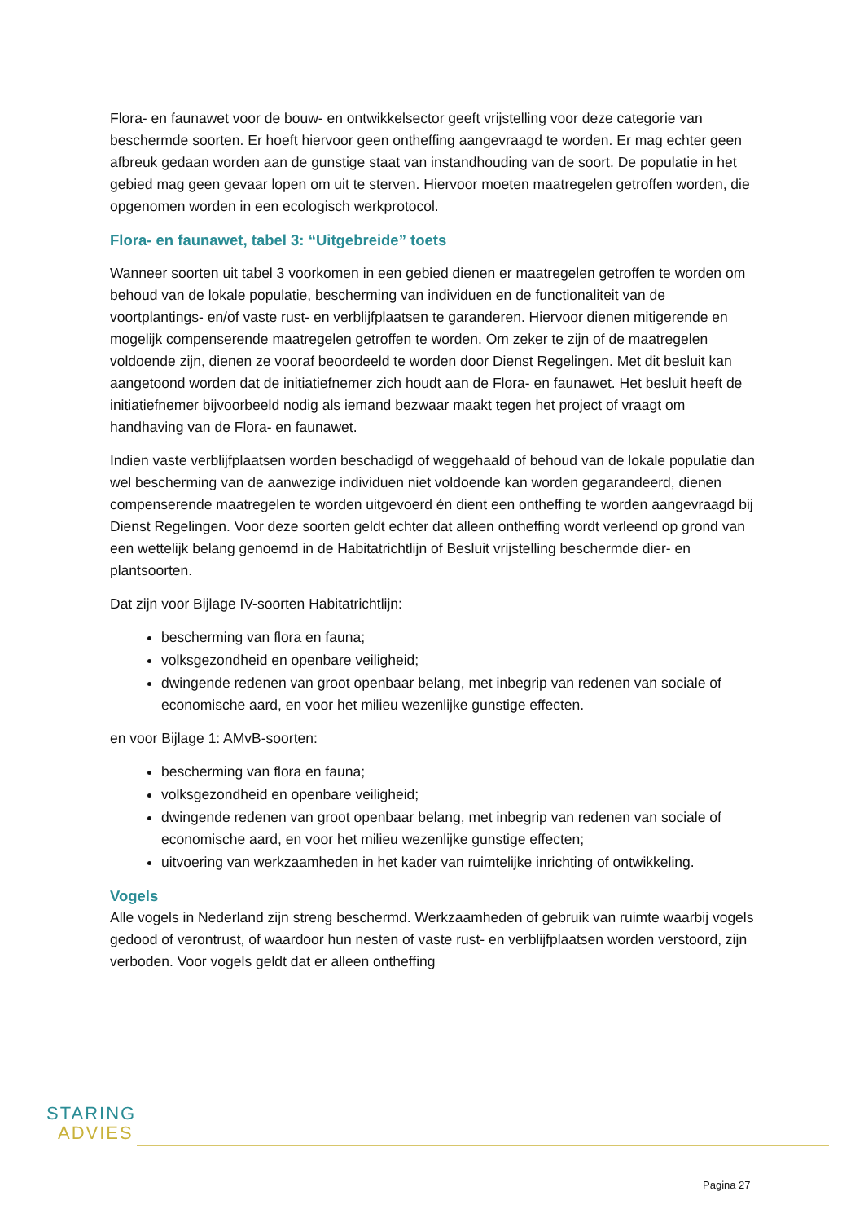Flora- en faunawet voor de bouw- en ontwikkelsector geeft vrijstelling voor deze categorie van beschermde soorten. Er hoeft hiervoor geen ontheffing aangevraagd te worden. Er mag echter geen afbreuk gedaan worden aan de gunstige staat van instandhouding van de soort. De populatie in het gebied mag geen gevaar lopen om uit te sterven. Hiervoor moeten maatregelen getroffen worden, die opgenomen worden in een ecologisch werkprotocol.
Flora- en faunawet, tabel 3: “Uitgebreide” toets
Wanneer soorten uit tabel 3 voorkomen in een gebied dienen er maatregelen getroffen te worden om behoud van de lokale populatie, bescherming van individuen en de functionaliteit van de voortplantings- en/of vaste rust- en verblijfplaatsen te garanderen. Hiervoor dienen mitigerende en mogelijk compenserende maatregelen getroffen te worden. Om zeker te zijn of de maatregelen voldoende zijn, dienen ze vooraf beoordeeld te worden door Dienst Regelingen. Met dit besluit kan aangetoond worden dat de initiatiefnemer zich houdt aan de Flora- en faunawet. Het besluit heeft de initiatiefnemer bijvoorbeeld nodig als iemand bezwaar maakt tegen het project of vraagt om handhaving van de Flora- en faunawet.
Indien vaste verblijfplaatsen worden beschadigd of weggehaald of behoud van de lokale populatie dan wel bescherming van de aanwezige individuen niet voldoende kan worden gegarandeerd, dienen compenserende maatregelen te worden uitgevoerd én dient een ontheffing te worden aangevraagd bij Dienst Regelingen. Voor deze soorten geldt echter dat alleen ontheffing wordt verleend op grond van een wettelijk belang genoemd in de Habitatrichtlijn of Besluit vrijstelling beschermde dier- en plantsoorten.
Dat zijn voor Bijlage IV-soorten Habitatrichtlijn:
bescherming van flora en fauna;
volksgezondheid en openbare veiligheid;
dwingende redenen van groot openbaar belang, met inbegrip van redenen van sociale of economische aard, en voor het milieu wezenlijke gunstige effecten.
en voor Bijlage 1: AMvB-soorten:
bescherming van flora en fauna;
volksgezondheid en openbare veiligheid;
dwingende redenen van groot openbaar belang, met inbegrip van redenen van sociale of economische aard, en voor het milieu wezenlijke gunstige effecten;
uitvoering van werkzaamheden in het kader van ruimtelijke inrichting of ontwikkeling.
Vogels
Alle vogels in Nederland zijn streng beschermd. Werkzaamheden of gebruik van ruimte waarbij vogels gedood of verontrust, of waardoor hun nesten of vaste rust- en verblijfplaatsen worden verstoord, zijn verboden. Voor vogels geldt dat er alleen ontheffing
STARING
ADVIES
Pagina 27